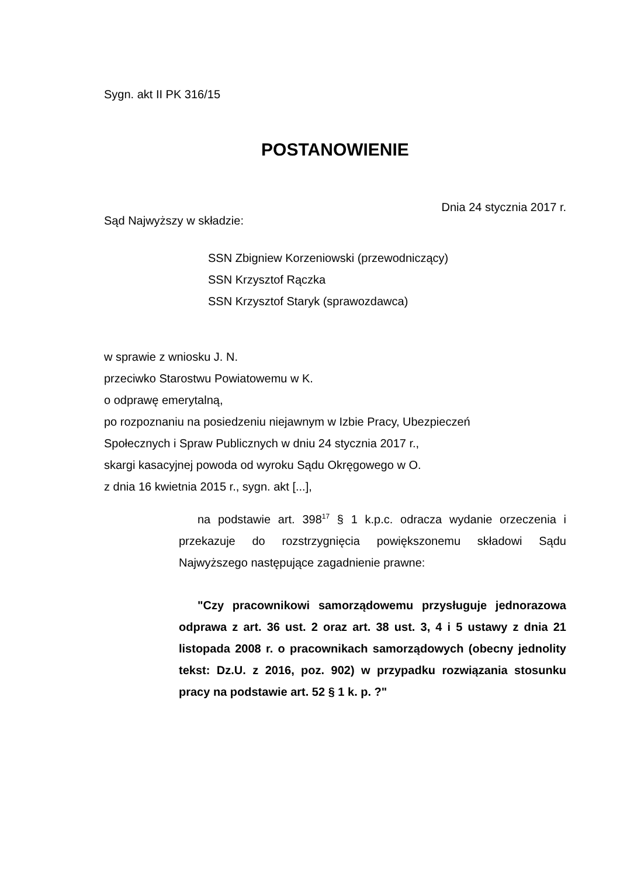Sygn. akt II PK 316/15
POSTANOWIENIE
Dnia 24 stycznia 2017 r.
Sąd Najwyższy w składzie:
SSN Zbigniew Korzeniowski (przewodniczący)
SSN Krzysztof Rączka
SSN Krzysztof Staryk (sprawozdawca)
w sprawie z wniosku J. N.
przeciwko Starostwu Powiatowemu w K.
o odprawę emerytalną,
po rozpoznaniu na posiedzeniu niejawnym w Izbie Pracy, Ubezpieczeń
Społecznych i Spraw Publicznych w dniu 24 stycznia 2017 r.,
skargi kasacyjnej powoda od wyroku Sądu Okręgowego w O.
z dnia 16 kwietnia 2015 r., sygn. akt [...],
na podstawie art. 398<sup>17</sup> § 1 k.p.c. odracza wydanie orzeczenia i przekazuje do rozstrzygnięcia powiększonemu składowi Sądu Najwyższego następujące zagadnienie prawne:
"Czy pracownikowi samorządowemu przysługuje jednorazowa odprawa z art. 36 ust. 2 oraz art. 38 ust. 3, 4 i 5 ustawy z dnia 21 listopada 2008 r. o pracownikach samorządowych (obecny jednolity tekst: Dz.U. z 2016, poz. 902) w przypadku rozwiązania stosunku pracy na podstawie art. 52 § 1 k. p. ?"